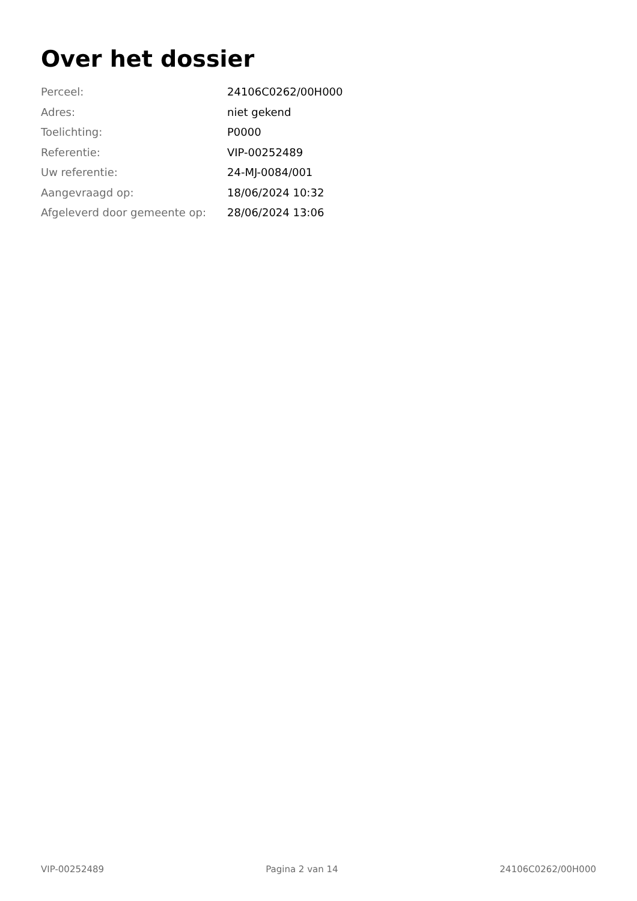Over het dossier
| Perceel: | 24106C0262/00H000 |
| Adres: | niet gekend |
| Toelichting: | P0000 |
| Referentie: | VIP-00252489 |
| Uw referentie: | 24-MJ-0084/001 |
| Aangevraagd op: | 18/06/2024 10:32 |
| Afgeleverd door gemeente op: | 28/06/2024 13:06 |
VIP-00252489 Pagina 2 van 14 24106C0262/00H000